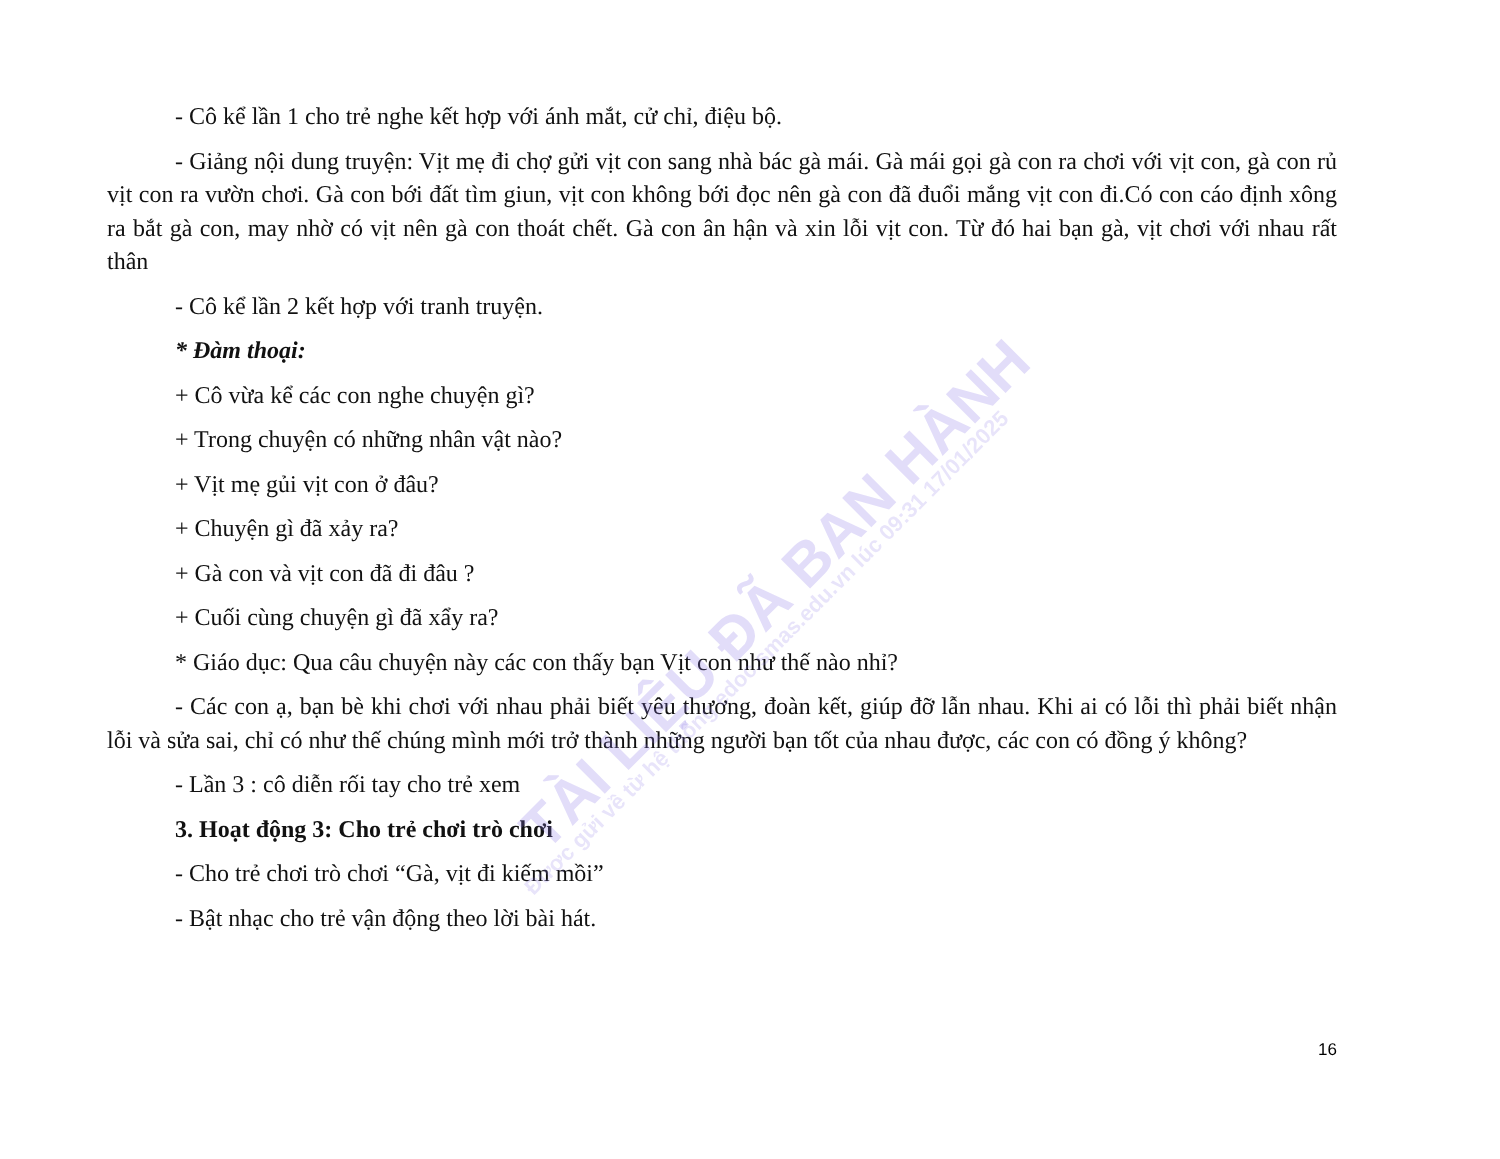TÀI LIỆU ĐÃ BAN HÀNH
Được gửi về từ hệ thống edoc.smas.edu.vn lúc 09:31 17/01/2025
- Cô kể lần 1 cho trẻ nghe kết hợp với ánh mắt, cử chỉ, điệu bộ.
- Giảng nội dung truyện: Vịt mẹ đi chợ gửi vịt con sang nhà bác gà mái. Gà mái gọi gà con ra chơi với vịt con, gà con rủ vịt con ra vườn chơi. Gà con bới đất tìm giun, vịt con không bới đọc nên gà con đã đuổi mắng vịt con đi.Có con cáo định xông ra bắt gà con, may nhờ có vịt nên gà con thoát chết. Gà con ân hận và xin lỗi vịt con. Từ đó hai bạn gà, vịt chơi với nhau rất thân
- Cô kể lần 2 kết hợp với tranh truyện.
* Đàm thoại:
+ Cô vừa kể các con nghe chuyện gì?
+ Trong chuyện có những nhân vật nào?
+ Vịt mẹ gủi vịt con ở đâu?
+ Chuyện gì đã xảy ra?
+ Gà con và vịt con đã đi đâu ?
+ Cuối cùng chuyện gì đã xẩy ra?
* Giáo dục: Qua câu chuyện này các con thấy bạn Vịt con như thế nào nhỉ?
- Các con ạ, bạn bè khi chơi với nhau phải biết yêu thương, đoàn kết, giúp đỡ lẫn nhau. Khi ai có lỗi thì phải biết nhận lỗi và sửa sai, chỉ có như thế chúng mình mới trở thành những người bạn tốt của nhau được, các con có đồng ý không?
- Lần 3 : cô diễn rối tay cho trẻ xem
3. Hoạt động 3: Cho trẻ chơi trò chơi
- Cho trẻ chơi trò chơi “Gà, vịt đi kiếm mồi”
- Bật nhạc cho trẻ vận động theo lời bài hát.
16